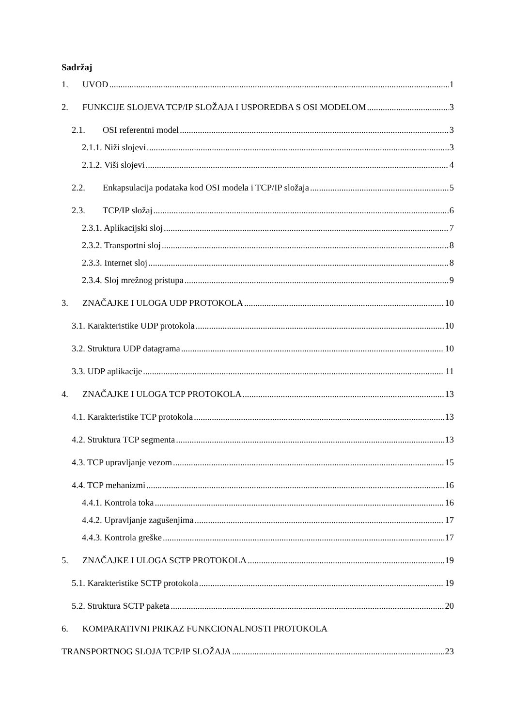Sadržaj
1. UVOD 1
2. FUNKCIJE SLOJEVA TCP/IP SLOŽAJA I USPOREDBA S OSI MODELOM 3
2.1. OSI referentni model 3
2.1.1. Niži slojevi 3
2.1.2. Viši slojevi 4
2.2. Enkapsulacija podataka kod OSI modela i TCP/IP složaja 5
2.3. TCP/IP složaj 6
2.3.1. Aplikacijski sloj 7
2.3.2. Transportni sloj 8
2.3.3. Internet sloj 8
2.3.4. Sloj mrežnog pristupa 9
3. ZNAČAJKE I ULOGA UDP PROTOKOLA 10
3.1. Karakteristike UDP protokola 10
3.2. Struktura UDP datagrama 10
3.3. UDP aplikacije 11
4. ZNAČAJKE I ULOGA TCP PROTOKOLA 13
4.1. Karakteristike TCP protokola 13
4.2. Struktura TCP segmenta 13
4.3. TCP upravljanje vezom 15
4.4. TCP mehanizmi 16
4.4.1. Kontrola toka 16
4.4.2. Upravljanje zagušenjima 17
4.4.3. Kontrola greške 17
5. ZNAČAJKE I ULOGA SCTP PROTOKOLA 19
5.1. Karakteristike SCTP protokola 19
5.2. Struktura SCTP paketa 20
6. KOMPARATIVNI PRIKAZ FUNKCIONALNOSTI PROTOKOLA
TRANSPORTNOG SLOJA TCP/IP SLOŽAJA 23